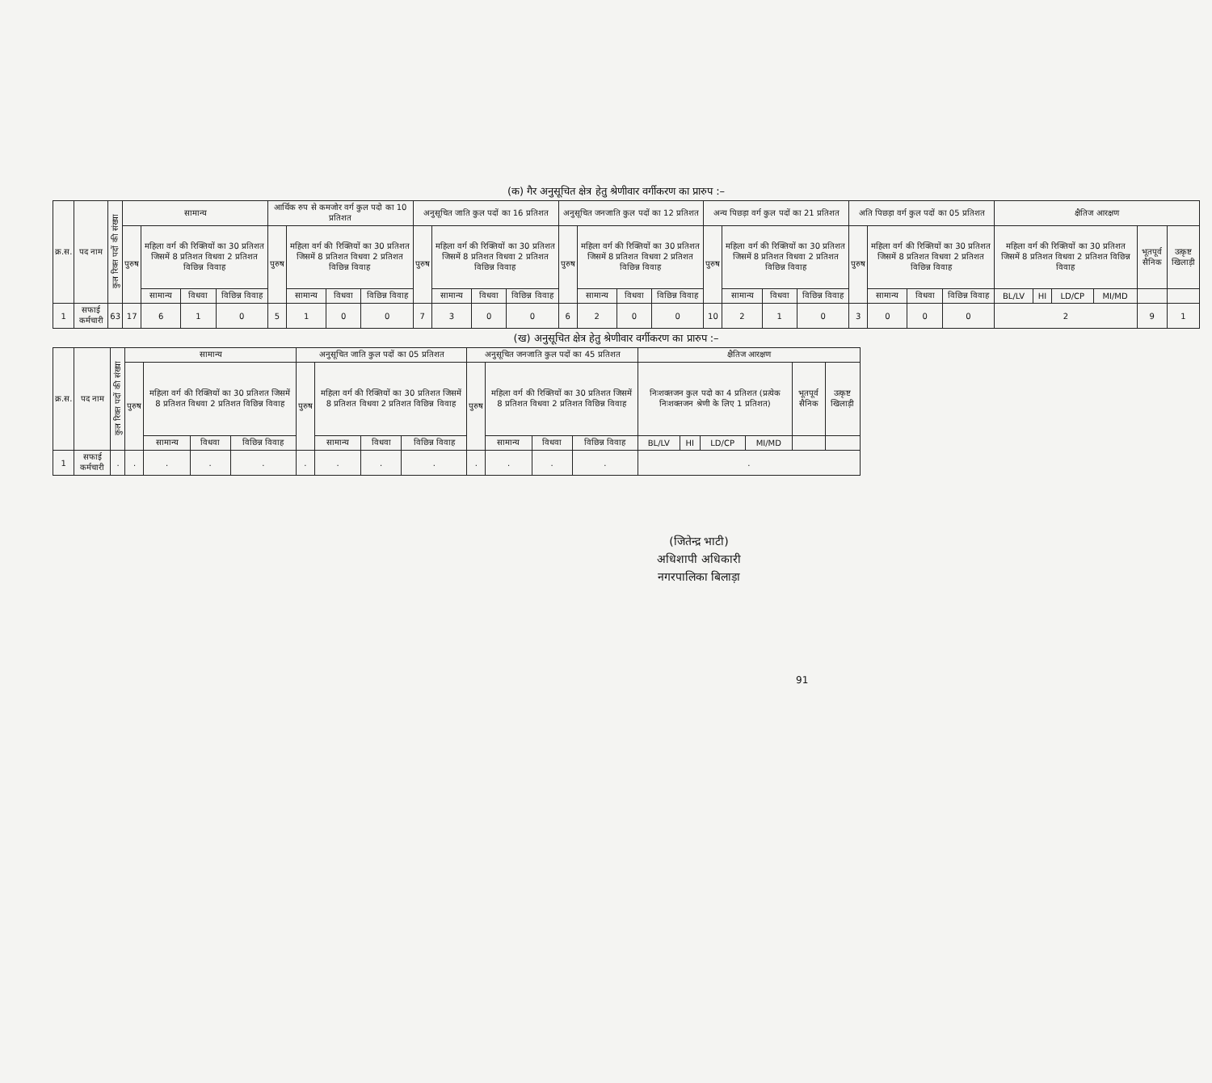(क) गैर अनुसूचित क्षेत्र हेतु श्रेणीवार वर्गीकरण का प्रारुप :–
| क्र.स. | पद नाम | कुल रिक्त पदों की संख्या | सामान्य | | | | आर्थिक रुप से कमजोर वर्ग कुल पदो का 10 प्रतिशत | | | | अनुसूचित जाति कुल पदों का 16 प्रतिशत | | | | अनुसूचित जनजाति कुल पदों का 12 प्रतिशत | | | | अन्य पिछड़ा वर्ग कुल पदों का 21 प्रतिशत | | | | अति पिछड़ा वर्ग कुल पदों का 05 प्रतिशत | | | | क्षैतिज आरक्षण | | | | | |
| --- | --- | --- | --- | --- | --- | --- | --- | --- | --- | --- | --- | --- | --- | --- | --- | --- | --- | --- | --- | --- | --- | --- | --- | --- | --- | --- | --- | --- | --- | --- | --- | --- |
| | | | पुरुष | महिला वर्ग की रिक्तियों का 30 प्रतिशत जिसमें 8 प्रतिशत विधवा 2 प्रतिशत विछिन्न विवाह | | | पुरुष | महिला वर्ग की रिक्तियों का 30 प्रतिशत जिसमें 8 प्रतिशत विधवा 2 प्रतिशत विछिन्न विवाह | | | पुरुष | महिला वर्ग की रिक्तियों का 30 प्रतिशत जिसमें 8 प्रतिशत विधवा 2 प्रतिशत विछिन्न विवाह | | | पुरुष | महिला वर्ग की रिक्तियों का 30 प्रतिशत जिसमें 8 प्रतिशत विधवा 2 प्रतिशत विछिन्न विवाह | | | पुरुष | महिला वर्ग की रिक्तियों का 30 प्रतिशत जिसमें 8 प्रतिशत विधवा 2 प्रतिशत विछिन्न विवाह | | | पुरुष | महिला वर्ग की रिक्तियों का 30 प्रतिशत जिसमें 8 प्रतिशत विधवा 2 प्रतिशत विछिन्न विवाह | | | महिला वर्ग की रिक्तियों का 30 प्रतिशत जिसमें 8 प्रतिशत विधवा 2 प्रतिशत विछिन्न विवाह | | | | भूतपूर्व सैनिक | उत्कृष्ट खिलाड़ी |
| | | | | सामान्य | विधवा | विछिन्न विवाह | | सामान्य | विधवा | विछिन्न विवाह | | सामान्य | विधवा | विछिन्न विवाह | | सामान्य | विधवा | विछिन्न विवाह | | सामान्य | विधवा | विछिन्न विवाह | | सामान्य | विधवा | विछिन्न विवाह | BL/LV | HI | LD/CP | MI/MD | | |
| 1 | सफाई कर्मचारी | 63 | 17 | 6 | 1 | 0 | 5 | 1 | 0 | 0 | 7 | 3 | 0 | 0 | 6 | 2 | 0 | 0 | 10 | 2 | 1 | 0 | 3 | 0 | 0 | 0 | 2 | | | | 9 | 1 |
(ख) अनुसूचित क्षेत्र हेतु श्रेणीवार वर्गीकरण का प्रारुप :–
| क्र.स. | पद नाम | कुल रिक्त पदों की संख्या | सामान्य | | | | अनुसूचित जाति कुल पदों का 05 प्रतिशत | | | | अनुसूचित जनजाति कुल पदों का 45 प्रतिशत | | | | क्षैतिज आरक्षण | | | | | |
| --- | --- | --- | --- | --- | --- | --- | --- | --- | --- | --- | --- | --- | --- | --- | --- | --- | --- | --- | --- | --- |
| | | | पुरुष | महिला वर्ग की रिक्तियों का 30 प्रतिशत जिसमें 8 प्रतिशत विधवा 2 प्रतिशत विछिन्न विवाह | | | पुरुष | महिला वर्ग की रिक्तियों का 30 प्रतिशत जिसमें 8 प्रतिशत विधवा 2 प्रतिशत विछिन्न विवाह | | | पुरुष | महिला वर्ग की रिक्तियों का 30 प्रतिशत जिसमें 8 प्रतिशत विधवा 2 प्रतिशत विछिन्न विवाह | | | निःशक्तजन कुल पदो का 4 प्रतिशत (प्रत्येक निःशक्तजन श्रेणी के लिए 1 प्रतिशत) | | | | भूतपूर्व सैनिक | उत्कृष्ट खिलाड़ी |
| | | | | सामान्य | विधवा | विछिन्न विवाह | | सामान्य | विधवा | विछिन्न विवाह | | सामान्य | विधवा | विछिन्न विवाह | BL/LV | HI | LD/CP | MI/MD | | |
| 1 | सफाई कर्मचारी | . | . | . | . | . | . | . | . | . | . | . | . | . | . | | | | | |
(जितेन्द्र भाटी)
अधिशापी अधिकारी
नगरपालिका बिलाड़ा
91